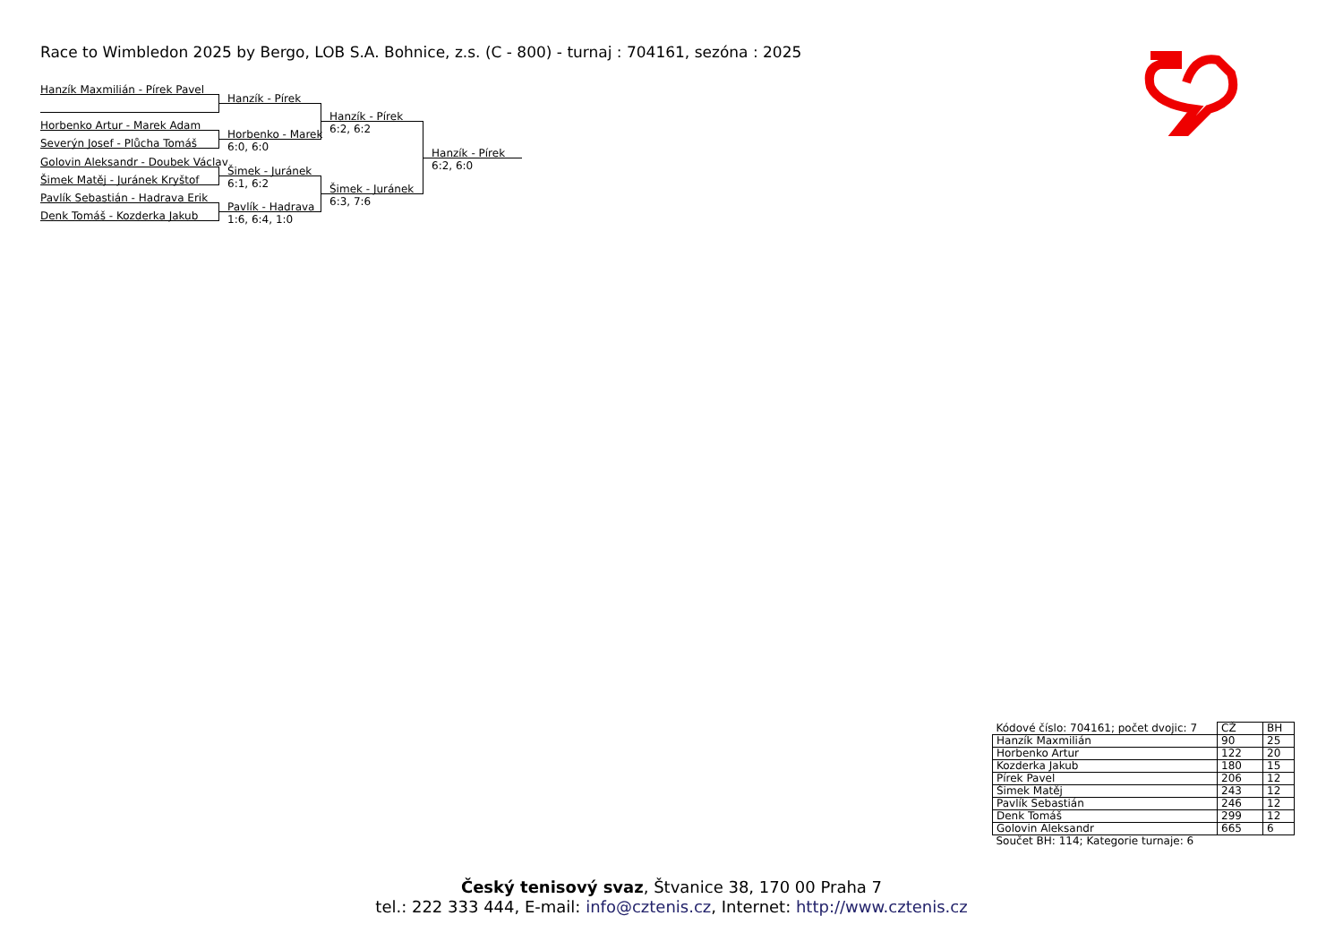Race to Wimbledon 2025 by Bergo, LOB S.A. Bohnice, z.s. (C - 800) - turnaj : 704161, sezóna : 2025
Hanzík Maxmilián - Pírek Pavel
Horbenko Artur - Marek Adam
Severýn Josef - Plůcha Tomáš
Golovin Aleksandr - Doubek Václav
Šimek Matěj - Juránek Kryštof
Pavlík Sebastián - Hadrava Erik
Denk Tomáš - Kozderka Jakub
Hanzík - Pírek
Horbenko - Marek
6:0, 6:0
Šimek - Juránek
6:1, 6:2
Pavlík - Hadrava
1:6, 6:4, 1:0
Hanzík - Pírek
6:2, 6:2
Šimek - Juránek
6:3, 7:6
Hanzík - Pírek
6:2, 6:0
| Kódové číslo: 704161; počet dvojic: 7 | CŽ | BH |
| Hanzík Maxmilián | 90 | 25 |
| Horbenko Artur | 122 | 20 |
| Kozderka Jakub | 180 | 15 |
| Pírek Pavel | 206 | 12 |
| Šimek Matěj | 243 | 12 |
| Pavlík Sebastián | 246 | 12 |
| Denk Tomáš | 299 | 12 |
| Golovin Aleksandr | 665 | 6 |
| Součet BH: 114; Kategorie turnaje: 6 | | |
Český tenisový svaz, Štvanice 38, 170 00 Praha 7
tel.: 222 333 444, E-mail: info@cztenis.cz, Internet: http://www.cztenis.cz